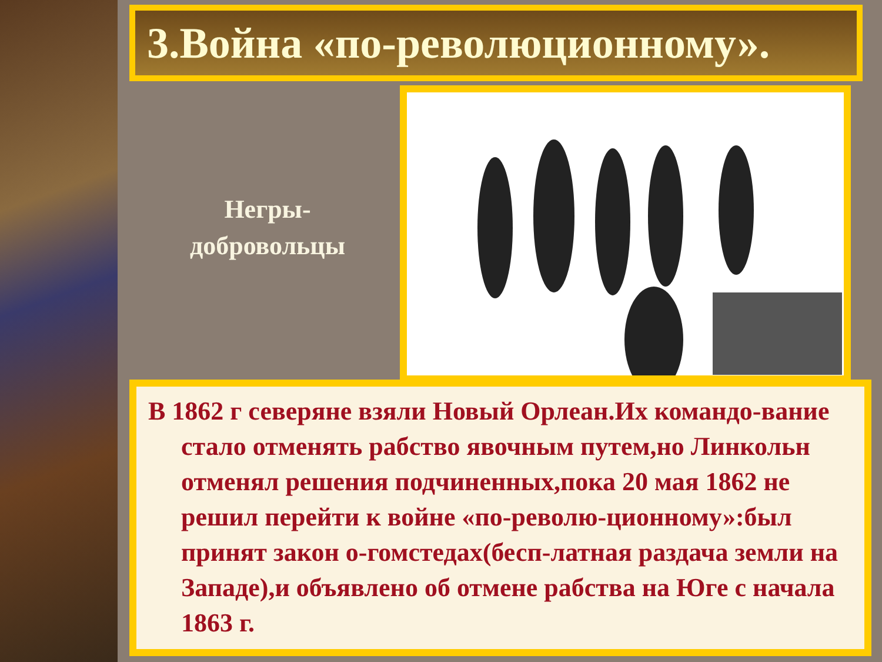3.Война «по-революционному».
Негры-
добровольцы
В 1862 г северяне взяли Новый Орлеан.Их командо-вание стало отменять рабство явочным путем,но Линкольн отменял решения подчиненных,пока 20 мая 1862 не решил перейти к войне «по-револю-ционному»:был принят закон о-гомстедах(бесп-латная раздача земли на Западе),и объявлено об отмене рабства на Юге с начала 1863 г.